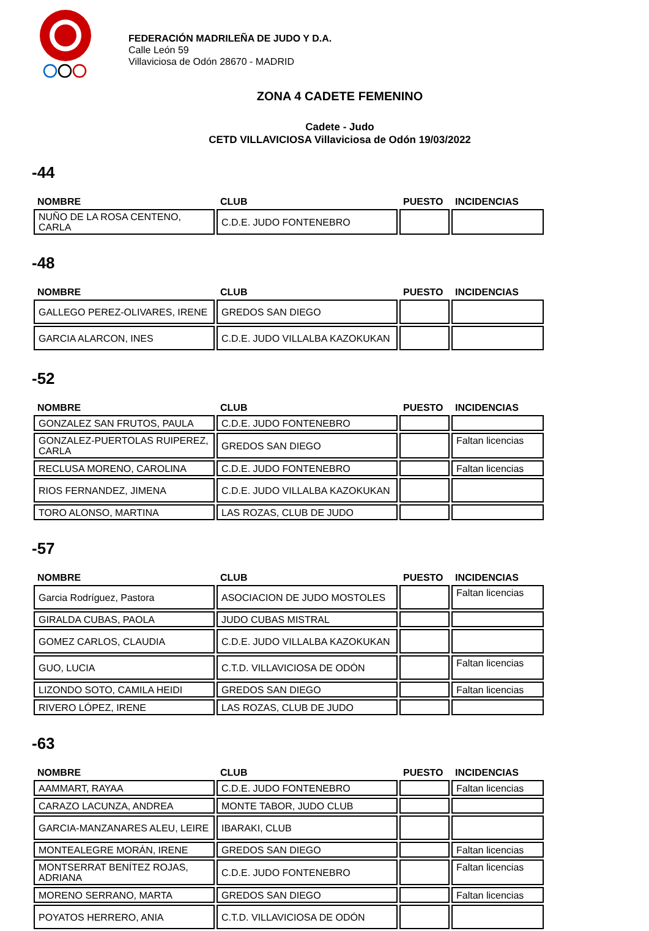FEDERACIÓN MADRILEÑA DE JUDO Y D.A.
Calle León 59
Villaviciosa de Odón 28670 - MADRID
ZONA 4 CADETE FEMENINO
Cadete - Judo
CETD VILLAVICIOSA Villaviciosa de Odón 19/03/2022
-44
| NOMBRE | CLUB | PUESTO | INCIDENCIAS |
| --- | --- | --- | --- |
| NUÑO DE LA ROSA CENTENO, CARLA | C.D.E. JUDO FONTENEBRO | | |
-48
| NOMBRE | CLUB | PUESTO | INCIDENCIAS |
| --- | --- | --- | --- |
| GALLEGO PEREZ-OLIVARES, IRENE | GREDOS SAN DIEGO | | |
| GARCIA ALARCON, INES | C.D.E. JUDO VILLALBA KAZOKUKAN | | |
-52
| NOMBRE | CLUB | PUESTO | INCIDENCIAS |
| --- | --- | --- | --- |
| GONZALEZ SAN FRUTOS, PAULA | C.D.E. JUDO FONTENEBRO | | |
| GONZALEZ-PUERTOLAS RUIPEREZ, CARLA | GREDOS SAN DIEGO | | Faltan licencias |
| RECLUSA MORENO, CAROLINA | C.D.E. JUDO FONTENEBRO | | Faltan licencias |
| RIOS FERNANDEZ, JIMENA | C.D.E. JUDO VILLALBA KAZOKUKAN | | |
| TORO ALONSO, MARTINA | LAS ROZAS, CLUB DE JUDO | | |
-57
| NOMBRE | CLUB | PUESTO | INCIDENCIAS |
| --- | --- | --- | --- |
| Garcia Rodríguez, Pastora | ASOCIACION DE JUDO MOSTOLES | | Faltan licencias |
| GIRALDA CUBAS, PAOLA | JUDO CUBAS MISTRAL | | |
| GOMEZ CARLOS, CLAUDIA | C.D.E. JUDO VILLALBA KAZOKUKAN | | |
| GUO, LUCIA | C.T.D. VILLAVICIOSA DE ODÓN | | Faltan licencias |
| LIZONDO SOTO, CAMILA HEIDI | GREDOS SAN DIEGO | | Faltan licencias |
| RIVERO LÓPEZ, IRENE | LAS ROZAS, CLUB DE JUDO | | |
-63
| NOMBRE | CLUB | PUESTO | INCIDENCIAS |
| --- | --- | --- | --- |
| AAMMART, RAYAA | C.D.E. JUDO FONTENEBRO | | Faltan licencias |
| CARAZO LACUNZA, ANDREA | MONTE TABOR, JUDO CLUB | | |
| GARCIA-MANZANARES ALEU, LEIRE | IBARAKI, CLUB | | |
| MONTEALEGRE MORÁN, IRENE | GREDOS SAN DIEGO | | Faltan licencias |
| MONTSERRAT BENÍTEZ ROJAS, ADRIANA | C.D.E. JUDO FONTENEBRO | | Faltan licencias |
| MORENO SERRANO, MARTA | GREDOS SAN DIEGO | | Faltan licencias |
| POYATOS HERRERO, ANIA | C.T.D. VILLAVICIOSA DE ODÓN | | |